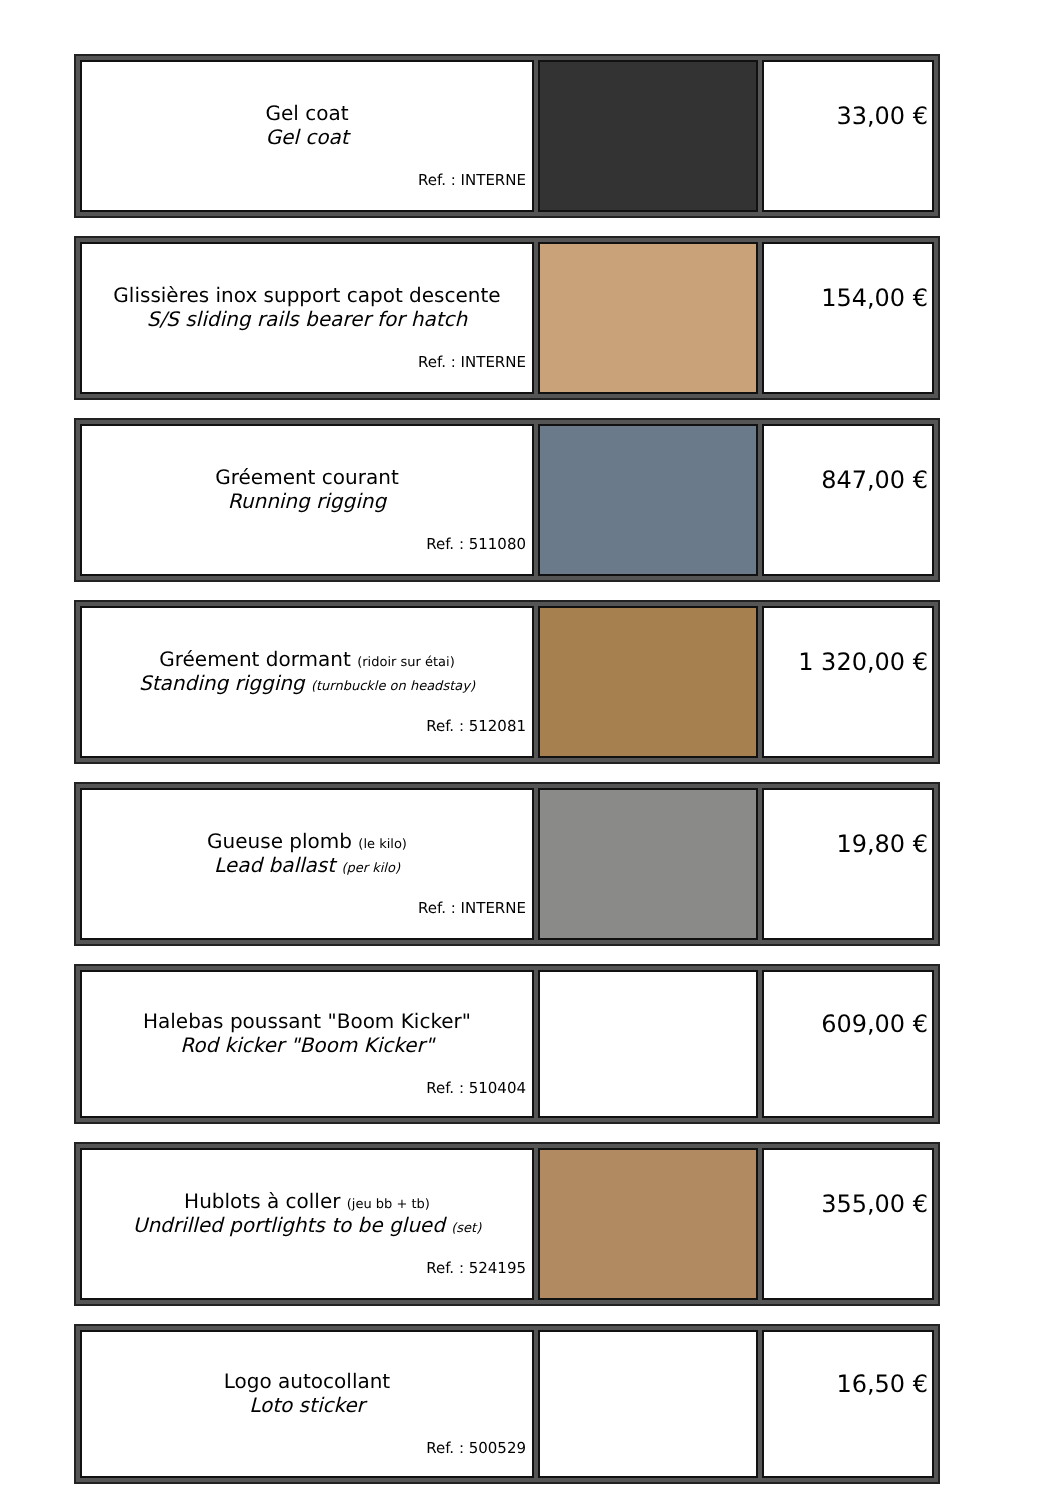| Gel coat Gel coat Ref. : INTERNE | | 33,00 € |
| Glissières inox support capot descente S/S sliding rails bearer for hatch Ref. : INTERNE | | 154,00 € |
| Gréement courant Running rigging Ref. : 511080 | | 847,00 € |
| Gréement dormant (ridoir sur étai) Standing rigging (turnbuckle on headstay) Ref. : 512081 | | 1 320,00 € |
| Gueuse plomb (le kilo) Lead ballast (per kilo) Ref. : INTERNE | | 19,80 € |
| Halebas poussant "Boom Kicker" Rod kicker "Boom Kicker" Ref. : 510404 | | 609,00 € |
| Hublots à coller (jeu bb + tb) Undrilled portlights to be glued (set) Ref. : 524195 | | 355,00 € |
| Logo autocollant Loto sticker Ref. : 500529 | | 16,50 € |